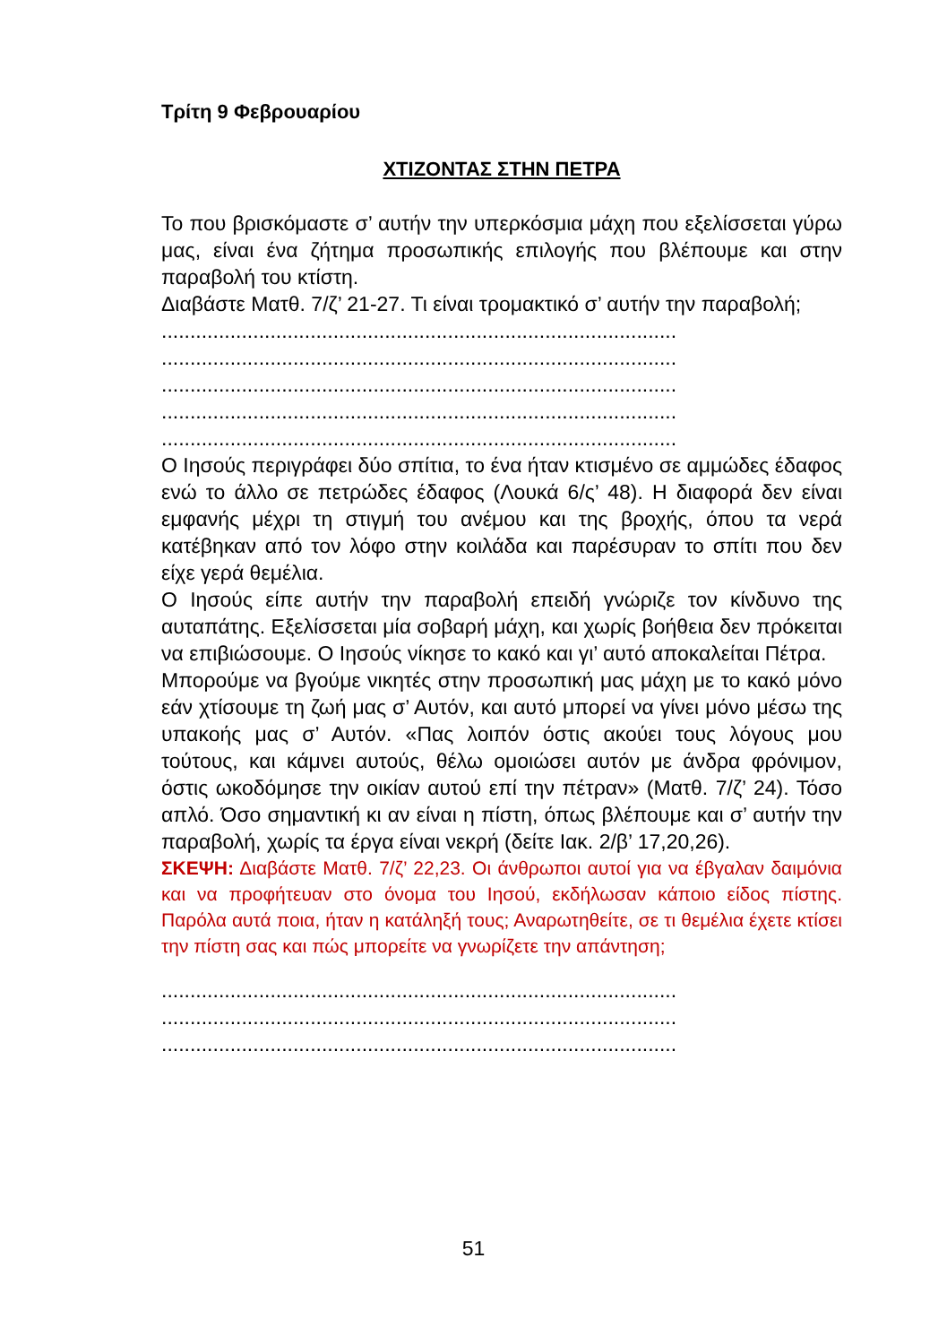Τρίτη 9 Φεβρουαρίου
ΧΤΙΖΟΝΤΑΣ ΣΤΗΝ ΠΕΤΡΑ
Το που βρισκόμαστε σ’ αυτήν την υπερκόσμια μάχη που εξελίσσεται γύρω μας, είναι ένα ζήτημα προσωπικής επιλογής που βλέπουμε και στην παραβολή του κτίστη.
Διαβάστε Ματθ. 7/ζ’ 21-27. Τι είναι τρομακτικό σ’ αυτήν την παραβολή;
..........................................................................................
..........................................................................................
..........................................................................................
..........................................................................................
..........................................................................................
Ο Ιησούς περιγράφει δύο σπίτια, το ένα ήταν κτισμένο σε αμμώδες έδαφος ενώ το άλλο σε πετρώδες έδαφος (Λουκά 6/ς’ 48). Η διαφορά δεν είναι εμφανής μέχρι τη στιγμή του ανέμου και της βροχής, όπου τα νερά κατέβηκαν από τον λόφο στην κοιλάδα και παρέσυραν το σπίτι που δεν είχε γερά θεμέλια.
Ο Ιησούς είπε αυτήν την παραβολή επειδή γνώριζε τον κίνδυνο της αυταπάτης. Εξελίσσεται μία σοβαρή μάχη, και χωρίς βοήθεια δεν πρόκειται να επιβιώσουμε. Ο Ιησούς νίκησε το κακό και γι’ αυτό αποκαλείται Πέτρα.
Μπορούμε να βγούμε νικητές στην προσωπική μας μάχη με το κακό μόνο εάν χτίσουμε τη ζωή μας σ’ Αυτόν, και αυτό μπορεί να γίνει μόνο μέσω της υπακοής μας σ’ Αυτόν. «Πας λοιπόν όστις ακούει τους λόγους μου τούτους, και κάμνει αυτούς, θέλω ομοιώσει αυτόν με άνδρα φρόνιμον, όστις ωκοδόμησε την οικίαν αυτού επί την πέτραν» (Ματθ. 7/ζ’ 24). Τόσο απλό. Όσο σημαντική κι αν είναι η πίστη, όπως βλέπουμε και σ’ αυτήν την παραβολή, χωρίς τα έργα είναι νεκρή (δείτε Ιακ. 2/β’ 17,20,26).
ΣΚΕΨΗ: Διαβάστε Ματθ. 7/ζ’ 22,23. Οι άνθρωποι αυτοί για να έβγαλαν δαιμόνια και να προφήτευαν στο όνομα του Ιησού, εκδήλωσαν κάποιο είδος πίστης. Παρόλα αυτά ποια, ήταν η κατάληξή τους; Αναρωτηθείτε, σε τι θεμέλια έχετε κτίσει την πίστη σας και πώς μπορείτε να γνωρίζετε την απάντηση;
..........................................................................................
..........................................................................................
..........................................................................................
51